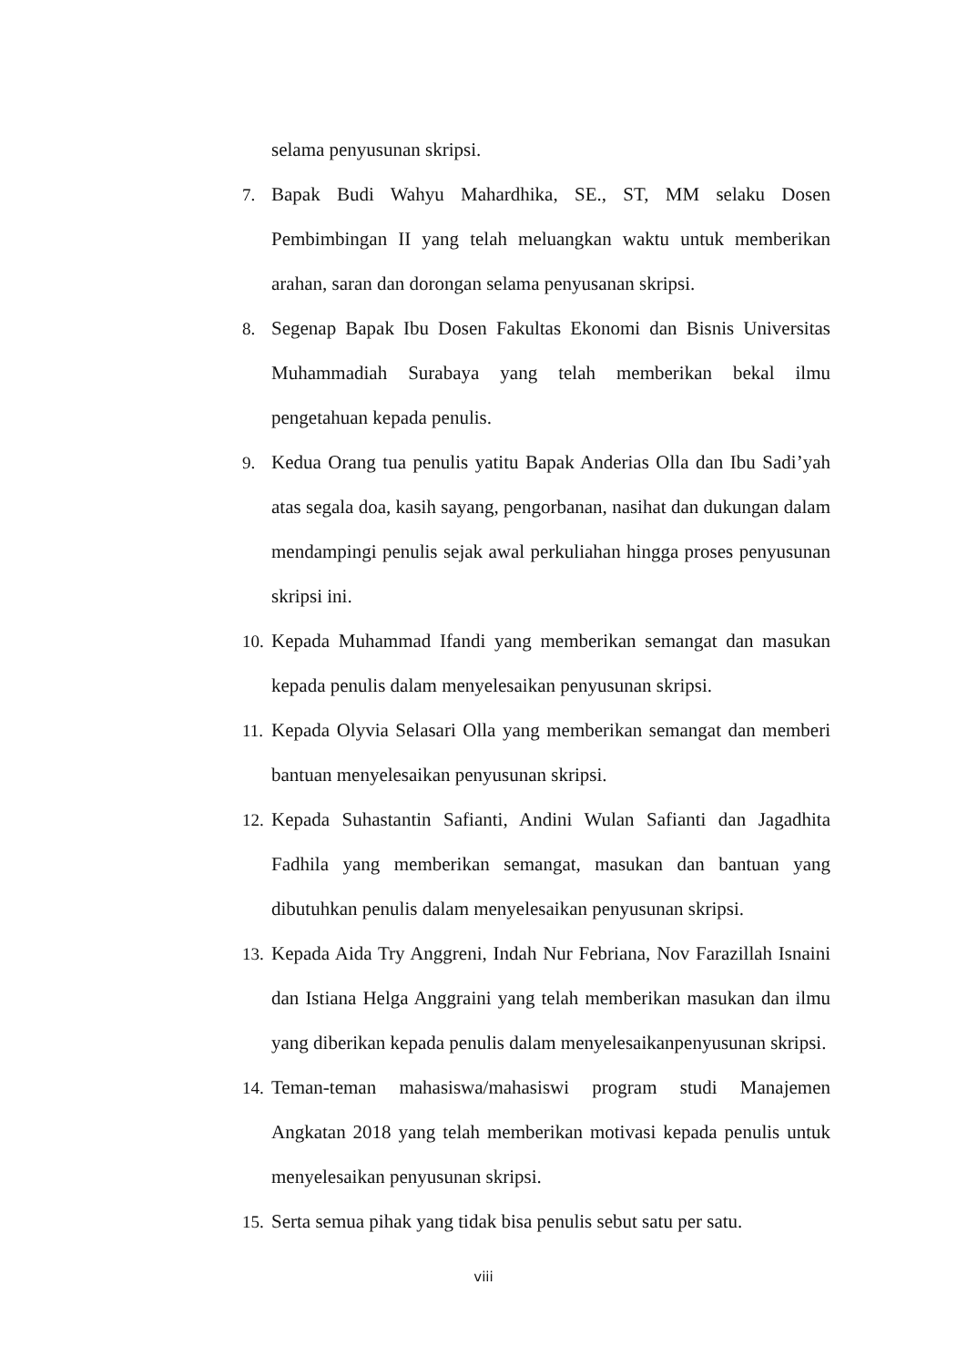selama penyusunan skripsi.
7. Bapak Budi Wahyu Mahardhika, SE., ST, MM selaku Dosen Pembimbingan II yang telah meluangkan waktu untuk memberikan arahan, saran dan dorongan selama penyusanan skripsi.
8. Segenap Bapak Ibu Dosen Fakultas Ekonomi dan Bisnis Universitas Muhammadiah Surabaya yang telah memberikan bekal ilmu pengetahuan kepada penulis.
9. Kedua Orang tua penulis yatitu Bapak Anderias Olla dan Ibu Sadi’yah atas segala doa, kasih sayang, pengorbanan, nasihat dan dukungan dalam mendampingi penulis sejak awal perkuliahan hingga proses penyusunan skripsi ini.
10. Kepada Muhammad Ifandi yang memberikan semangat dan masukan kepada penulis dalam menyelesaikan penyusunan skripsi.
11. Kepada Olyvia Selasari Olla yang memberikan semangat dan memberi bantuan menyelesaikan penyusunan skripsi.
12. Kepada Suhastantin Safianti, Andini Wulan Safianti dan Jagadhita Fadhila yang memberikan semangat, masukan dan bantuan yang dibutuhkan penulis dalam menyelesaikan penyusunan skripsi.
13. Kepada Aida Try Anggreni, Indah Nur Febriana, Nov Farazillah Isnaini dan Istiana Helga Anggraini yang telah memberikan masukan dan ilmu yang diberikan kepada penulis dalam menyelesaikanpenyusunan skripsi.
14. Teman-teman mahasiswa/mahasiswi program studi Manajemen Angkatan 2018 yang telah memberikan motivasi kepada penulis untuk menyelesaikan penyusunan skripsi.
15. Serta semua pihak yang tidak bisa penulis sebut satu per satu.
viii